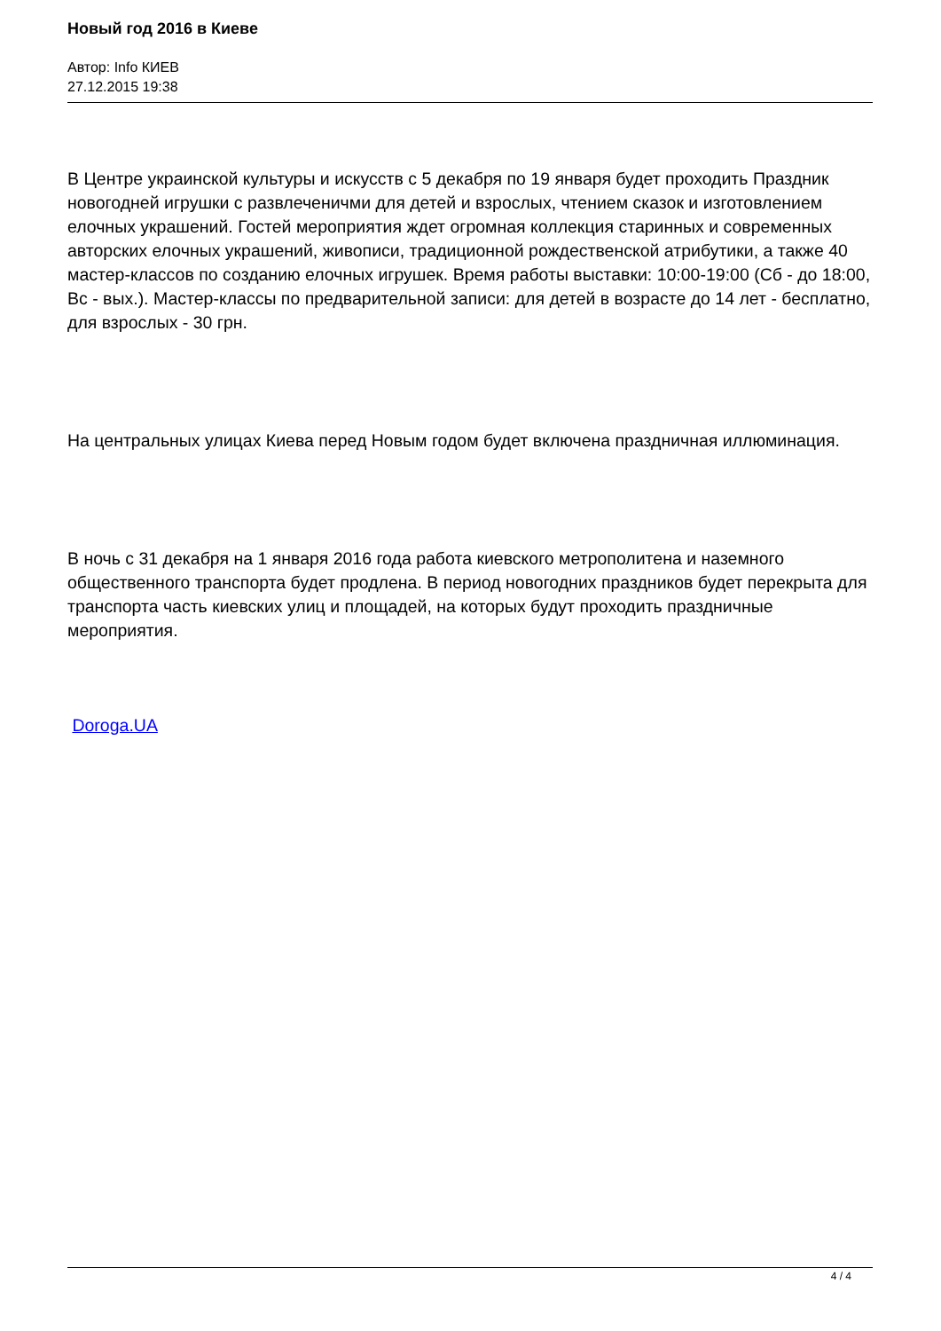Новый год 2016 в Киеве
Автор: Info КИЕВ
27.12.2015 19:38
В Центре украинской культуры и искусств с 5 декабря по 19 января будет проходить Праздник новогодней игрушки с развлеченичми для детей и взрослых, чтением сказок и изготовлением елочных украшений. Гостей мероприятия ждет огромная коллекция старинных и современных авторских елочных украшений, живописи, традиционной рождественской атрибутики, а также 40 мастер-классов по созданию елочных игрушек. Время работы выставки: 10:00-19:00 (Сб - до 18:00, Вс - вых.). Мастер-классы по предварительной записи: для детей в возрасте до 14 лет - бесплатно, для взрослых - 30 грн.
На центральных улицах Киева перед Новым годом будет включена праздничная иллюминация.
В ночь с 31 декабря на 1 января 2016 года работа киевского метрополитена и наземного общественного транспорта будет продлена. В период новогодних праздников будет перекрыта для транспорта часть киевских улиц и площадей, на которых будут проходить праздничные мероприятия.
Doroga.UA
4 / 4